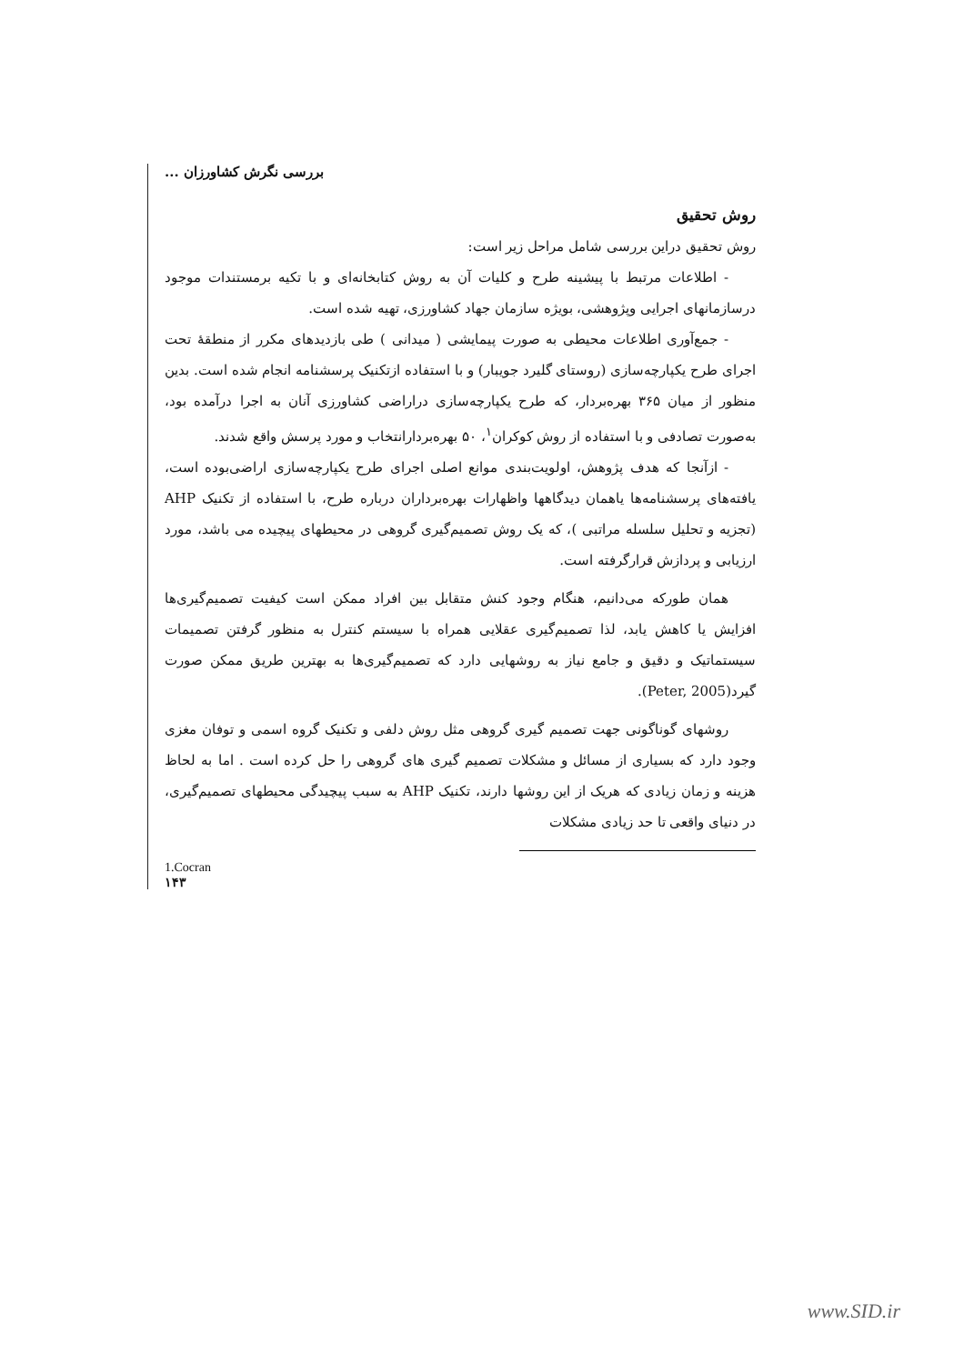بررسی نگرش کشاورزان ...
روش تحقیق
روش تحقیق دراین بررسی شامل مراحل زیر است:
- اطلاعات مرتبط با پیشینه طرح و کلیات آن به روش کتابخانه‌ای و با تکیه برمستندات موجود درسازمانهای اجرایی وپژوهشی، بویژه سازمان جهاد کشاورزی، تهیه شده است.
- جمع‌آوری اطلاعات محیطی به صورت پیمایشی ( میدانی ) طی بازدیدهای مکرر از منطقهٔ تحت اجرای طرح یکپارچه‌سازی (روستای گلیرد جویبار) و با استفاده ازتکنیک پرسشنامه انجام شده است. بدین منظور از میان ۳۶۵ بهره‌بردار، که طرح یکپارچه‌سازی دراراضی کشاورزی آنان به اجرا درآمده بود، به‌صورت تصادفی و با استفاده از روش کوکران<sup>۱</sup>، ۵۰ بهره‌بردارانتخاب و مورد پرسش واقع شدند.
- ازآنجا که هدف پژوهش، اولویت‌بندی موانع اصلی اجرای طرح یکپارچه‌سازی اراضی‌بوده است، یافته‌های پرسشنامه‌ها یاهمان دیدگاهها واظهارات بهره‌برداران درباره طرح، با استفاده از تکنیک AHP (تجزیه و تحلیل سلسله مراتبی )، که یک روش تصمیم‌گیری گروهی در محیطهای پیچیده می باشد، مورد ارزیابی و پردازش قرارگرفته است.
همان طورکه می‌دانیم، هنگام وجود کنش متقابل بین افراد ممکن است کیفیت تصمیم‌گیری‌ها افزایش یا کاهش یابد، لذا تصمیم‌گیری عقلایی همراه با سیستم کنترل به منظور گرفتن تصمیمات سیستماتیک و دقیق و جامع نیاز به روشهایی دارد که تصمیم‌گیری‌ها به بهترین طریق ممکن صورت گیرد(Peter, 2005).
روشهای گوناگونی جهت تصمیم گیری گروهی مثل روش دلفی و تکنیک گروه اسمی و توفان مغزی وجود دارد که بسیاری از مسائل و مشکلات تصمیم گیری های گروهی را حل کرده است . اما به لحاظ هزینه و زمان زیادی که هریک از این روشها دارند، تکنیک AHP به سبب پیچیدگی محیطهای تصمیم‌گیری، در دنیای واقعی تا حد زیادی مشکلات
1.Cocran
۱۴۳
www.SID.ir